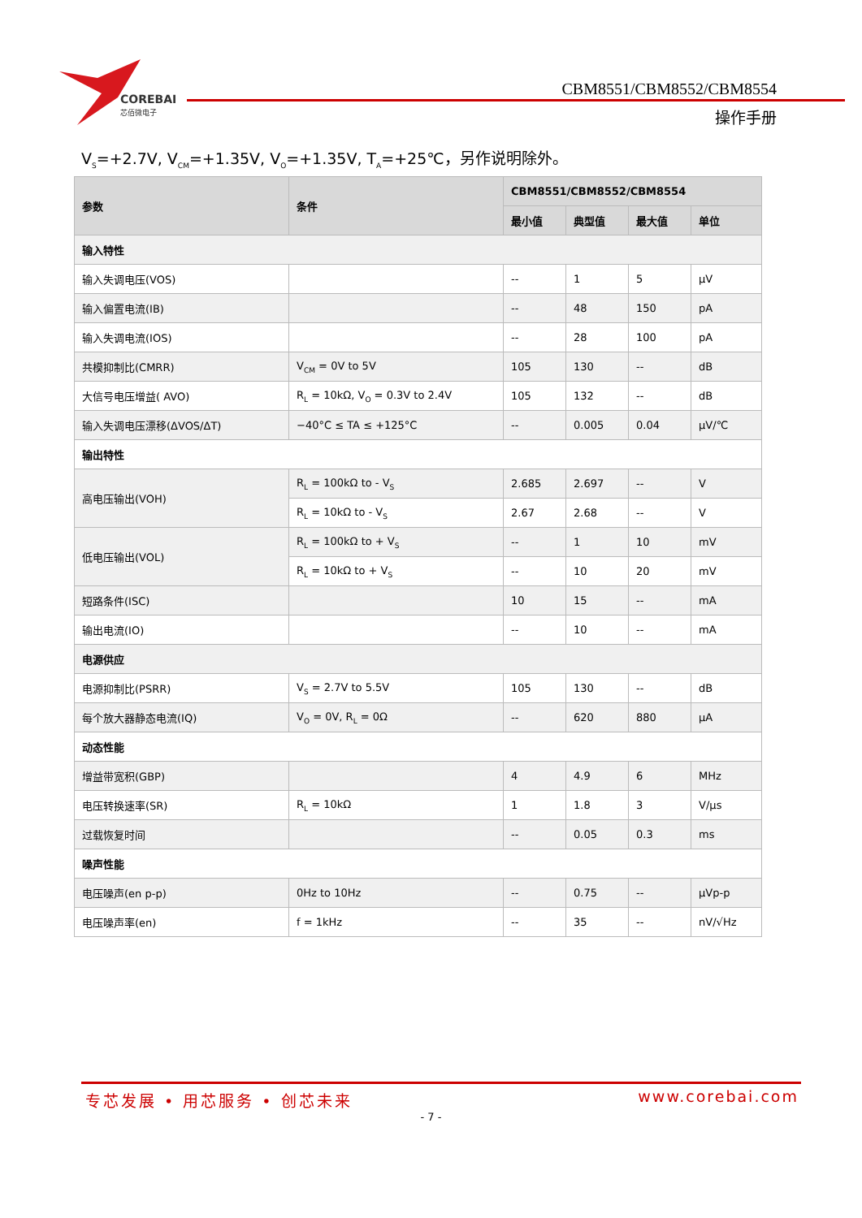COREBAI
芯佰微电子
CBM8551/CBM8552/CBM8554
操作手册
V<sub>S</sub>=+2.7V, V<sub>CM</sub>=+1.35V, V<sub>O</sub>=+1.35V, T<sub>A</sub>=+25℃，另作说明除外。
| 参数 | 条件 | CBM8551/CBM8552/CBM8554 | | | |
| --- | --- | --- | --- | --- | --- |
| | | 最小值 | 典型值 | 最大值 | 单位 |
| 输入特性 | | | | | |
| 输入失调电压(VOS) | | -- | 1 | 5 | µV |
| 输入偏置电流(IB) | | -- | 48 | 150 | pA |
| 输入失调电流(IOS) | | -- | 28 | 100 | pA |
| 共模抑制比(CMRR) | V<sub>CM</sub> = 0V to 5V | 105 | 130 | -- | dB |
| 大信号电压增益( AVO) | R<sub>L</sub> = 10kΩ, V<sub>O</sub> = 0.3V to 2.4V | 105 | 132 | -- | dB |
| 输入失调电压漂移(ΔVOS/ΔT) | −40°C ≤ TA ≤ +125°C | -- | 0.005 | 0.04 | µV/℃ |
| 输出特性 | | | | | |
| 高电压输出(VOH) | R<sub>L</sub> = 100kΩ to - V<sub>S</sub> | 2.685 | 2.697 | -- | V |
| | R<sub>L</sub> = 10kΩ to - V<sub>S</sub> | 2.67 | 2.68 | -- | V |
| 低电压输出(VOL) | R<sub>L</sub> = 100kΩ to + V<sub>S</sub> | -- | 1 | 10 | mV |
| | R<sub>L</sub> = 10kΩ to + V<sub>S</sub> | -- | 10 | 20 | mV |
| 短路条件(ISC) | | 10 | 15 | -- | mA |
| 输出电流(IO) | | -- | 10 | -- | mA |
| 电源供应 | | | | | |
| 电源抑制比(PSRR) | V<sub>S</sub> = 2.7V to 5.5V | 105 | 130 | -- | dB |
| 每个放大器静态电流(IQ) | V<sub>O</sub> = 0V, R<sub>L</sub> = 0Ω | -- | 620 | 880 | µA |
| 动态性能 | | | | | |
| 增益带宽积(GBP) | | 4 | 4.9 | 6 | MHz |
| 电压转换速率(SR) | R<sub>L</sub> = 10kΩ | 1 | 1.8 | 3 | V/µs |
| 过载恢复时间 | | -- | 0.05 | 0.3 | ms |
| 噪声性能 | | | | | |
| 电压噪声(en p-p) | 0Hz to 10Hz | -- | 0.75 | -- | µVp-p |
| 电压噪声率(en) | f = 1kHz | -- | 35 | -- | nV/√Hz |
专芯发展 • 用芯服务 • 创芯未来 www.corebai.com
- 7 -